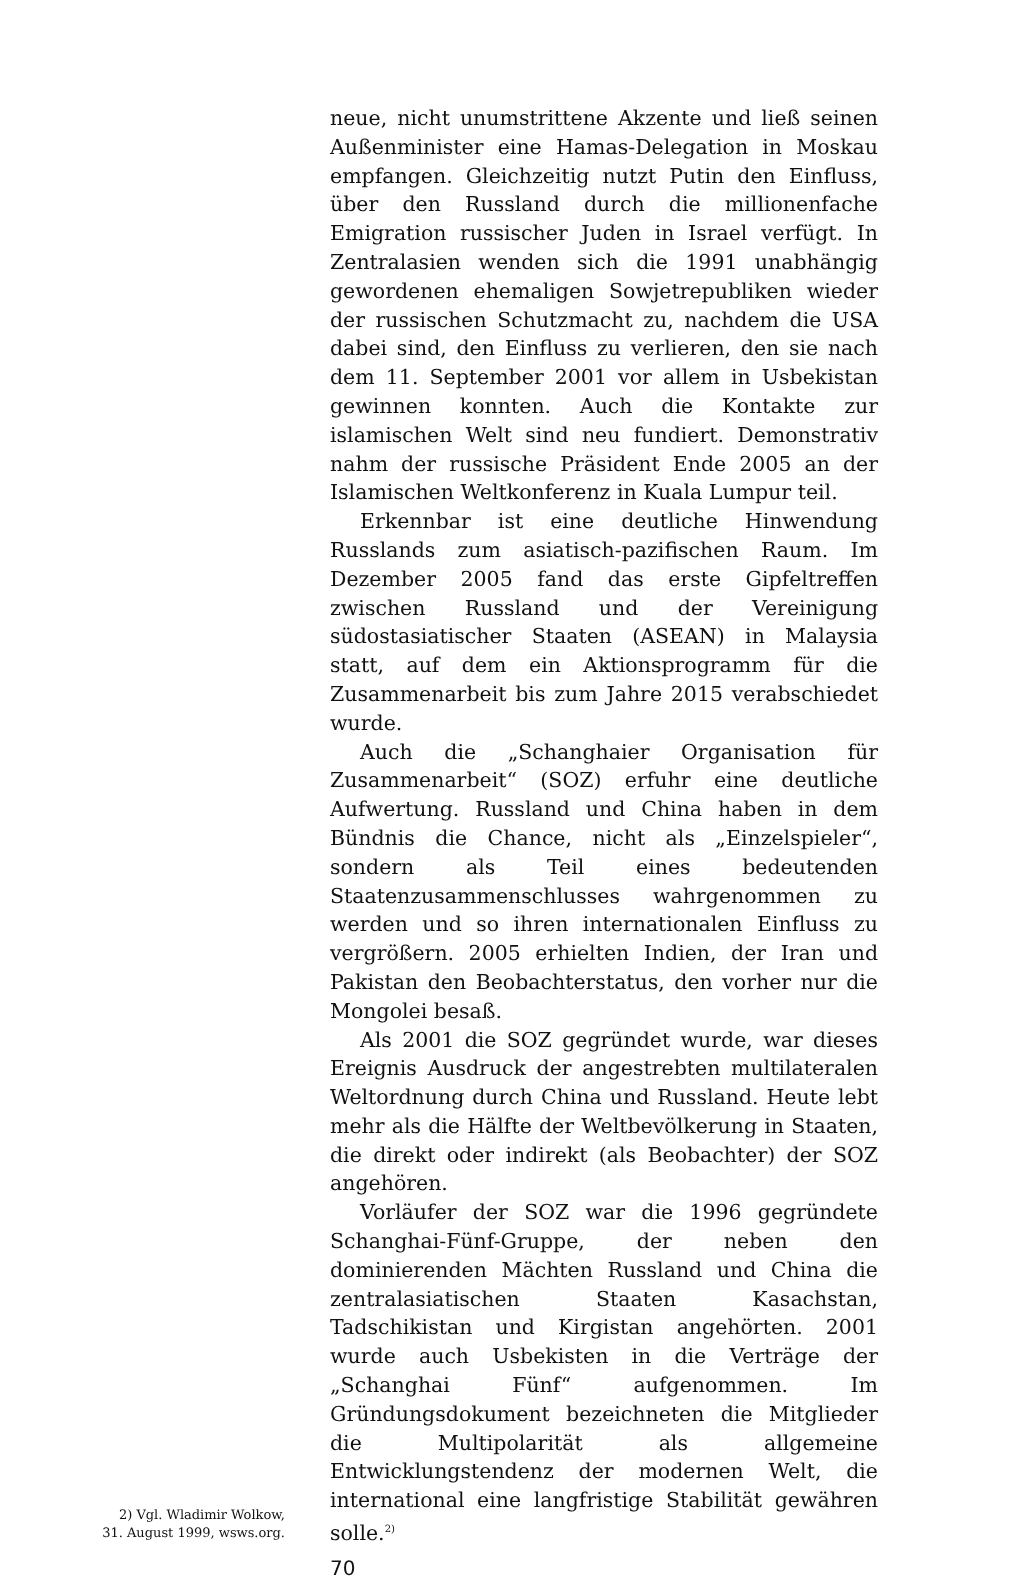2) Vgl. Wladimir Wolkow,
31. August 1999, wsws.org.
neue, nicht unumstrittene Akzente und ließ seinen Außenminister eine Hamas-Delegation in Moskau empfangen. Gleichzeitig nutzt Putin den Einfluss, über den Russland durch die millionenfache Emigration russischer Juden in Israel verfügt. In Zentralasien wenden sich die 1991 unabhängig gewordenen ehemaligen Sowjetrepubliken wieder der russischen Schutzmacht zu, nachdem die USA dabei sind, den Einfluss zu verlieren, den sie nach dem 11. September 2001 vor allem in Usbekistan gewinnen konnten. Auch die Kontakte zur islamischen Welt sind neu fundiert. Demonstrativ nahm der russische Präsident Ende 2005 an der Islamischen Weltkonferenz in Kuala Lumpur teil.
Erkennbar ist eine deutliche Hinwendung Russlands zum asiatisch-pazifischen Raum. Im Dezember 2005 fand das erste Gipfeltreffen zwischen Russland und der Vereinigung südostasiatischer Staaten (ASEAN) in Malaysia statt, auf dem ein Aktionsprogramm für die Zusammenarbeit bis zum Jahre 2015 verabschiedet wurde.
Auch die „Schanghaier Organisation für Zusammenarbeit“ (SOZ) erfuhr eine deutliche Aufwertung. Russland und China haben in dem Bündnis die Chance, nicht als „Einzelspieler“, sondern als Teil eines bedeutenden Staatenzusammenschlusses wahrgenommen zu werden und so ihren internationalen Einfluss zu vergrößern. 2005 erhielten Indien, der Iran und Pakistan den Beobachterstatus, den vorher nur die Mongolei besaß.
Als 2001 die SOZ gegründet wurde, war dieses Ereignis Ausdruck der angestrebten multilateralen Weltordnung durch China und Russland. Heute lebt mehr als die Hälfte der Weltbevölkerung in Staaten, die direkt oder indirekt (als Beobachter) der SOZ angehören.
Vorläufer der SOZ war die 1996 gegründete Schanghai-Fünf-Gruppe, der neben den dominierenden Mächten Russland und China die zentralasiatischen Staaten Kasachstan, Tadschikistan und Kirgistan angehörten. 2001 wurde auch Usbekisten in die Verträge der „Schanghai Fünf“ aufgenommen. Im Gründungsdokument bezeichneten die Mitglieder die Multipolarität als allgemeine Entwicklungstendenz der modernen Welt, die international eine langfristige Stabilität gewähren solle.<sup>2)</sup>
70